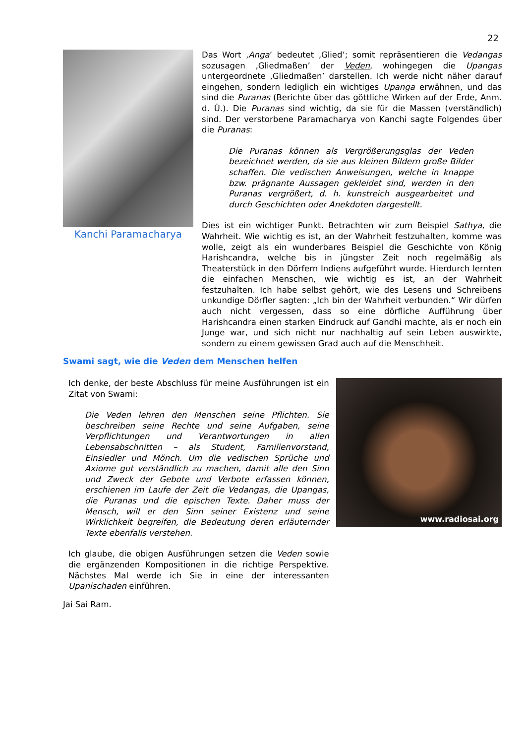22
Kanchi Paramacharya
Das Wort ‚Anga’ bedeutet ‚Glied’; somit repräsentieren die Vedangas sozusagen ‚Gliedmaßen’ der Veden, wohingegen die Upangas untergeordnete ‚Gliedmaßen’ darstellen. Ich werde nicht näher darauf eingehen, sondern lediglich ein wichtiges Upanga erwähnen, und das sind die Puranas (Berichte über das göttliche Wirken auf der Erde, Anm. d. Ü.). Die Puranas sind wichtig, da sie für die Massen (verständlich) sind. Der verstorbene Paramacharya von Kanchi sagte Folgendes über die Puranas:
Die Puranas können als Vergrößerungsglas der Veden bezeichnet werden, da sie aus kleinen Bildern große Bilder schaffen. Die vedischen Anweisungen, welche in knappe bzw. prägnante Aussagen gekleidet sind, werden in den Puranas vergrößert, d. h. kunstreich ausgearbeitet und durch Geschichten oder Anekdoten dargestellt.
Dies ist ein wichtiger Punkt. Betrachten wir zum Beispiel Sathya, die Wahrheit. Wie wichtig es ist, an der Wahrheit festzuhalten, komme was wolle, zeigt als ein wunderbares Beispiel die Geschichte von König Harishcandra, welche bis in jüngster Zeit noch regelmäßig als Theaterstück in den Dörfern Indiens aufgeführt wurde. Hierdurch lernten die einfachen Menschen, wie wichtig es ist, an der Wahrheit festzuhalten. Ich habe selbst gehört, wie des Lesens und Schreibens unkundige Dörfler sagten: „Ich bin der Wahrheit verbunden.“ Wir dürfen auch nicht vergessen, dass so eine dörfliche Aufführung über Harishcandra einen starken Eindruck auf Gandhi machte, als er noch ein Junge war, und sich nicht nur nachhaltig auf sein Leben auswirkte, sondern zu einem gewissen Grad auch auf die Menschheit.
Swami sagt, wie die Veden dem Menschen helfen
Ich denke, der beste Abschluss für meine Ausführungen ist ein Zitat von Swami:
Die Veden lehren den Menschen seine Pflichten. Sie beschreiben seine Rechte und seine Aufgaben, seine Verpflichtungen und Verantwortungen in allen Lebensabschnitten – als Student, Familienvorstand, Einsiedler und Mönch. Um die vedischen Sprüche und Axiome gut verständlich zu machen, damit alle den Sinn und Zweck der Gebote und Verbote erfassen können, erschienen im Laufe der Zeit die Vedangas, die Upangas, die Puranas und die epischen Texte. Daher muss der Mensch, will er den Sinn seiner Existenz und seine Wirklichkeit begreifen, die Bedeutung deren erläuternder Texte ebenfalls verstehen.
Ich glaube, die obigen Ausführungen setzen die Veden sowie die ergänzenden Kompositionen in die richtige Perspektive. Nächstes Mal werde ich Sie in eine der interessanten Upanischaden einführen.
www.radiosai.org
Jai Sai Ram.